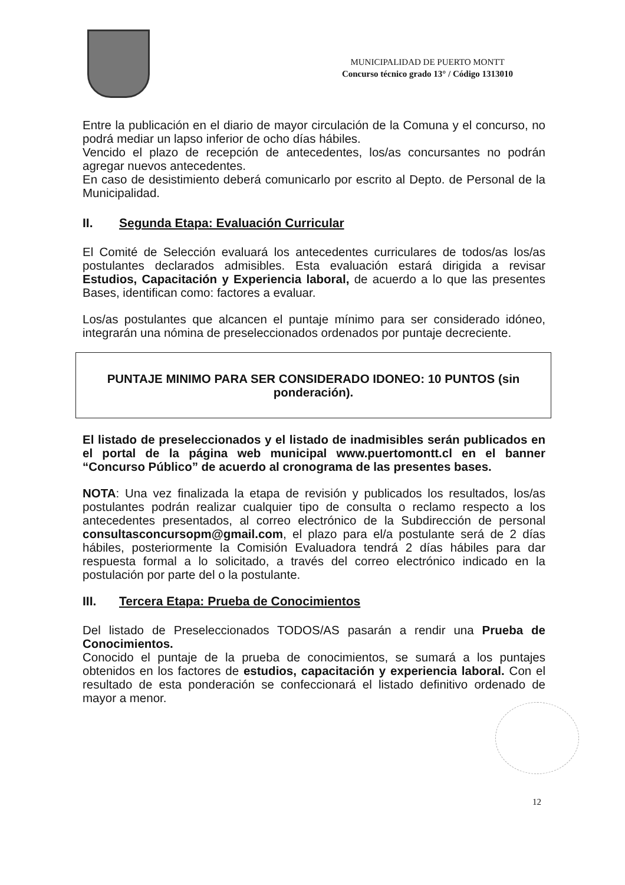MUNICIPALIDAD DE PUERTO MONTT
Concurso técnico grado 13° / Código 1313010
Entre la publicación en el diario de mayor circulación de la Comuna y el concurso, no podrá mediar un lapso inferior de ocho días hábiles.
Vencido el plazo de recepción de antecedentes, los/as concursantes no podrán agregar nuevos antecedentes.
En caso de desistimiento deberá comunicarlo por escrito al Depto. de Personal de la Municipalidad.
II. Segunda Etapa: Evaluación Curricular
El Comité de Selección evaluará los antecedentes curriculares de todos/as los/as postulantes declarados admisibles. Esta evaluación estará dirigida a revisar Estudios, Capacitación y Experiencia laboral, de acuerdo a lo que las presentes Bases, identifican como: factores a evaluar.
Los/as postulantes que alcancen el puntaje mínimo para ser considerado idóneo, integrarán una nómina de preseleccionados ordenados por puntaje decreciente.
PUNTAJE MINIMO PARA SER CONSIDERADO IDONEO: 10 PUNTOS (sin ponderación).
El listado de preseleccionados y el listado de inadmisibles serán publicados en el portal de la página web municipal www.puertomontt.cl en el banner “Concurso Público” de acuerdo al cronograma de las presentes bases.
NOTA: Una vez finalizada la etapa de revisión y publicados los resultados, los/as postulantes podrán realizar cualquier tipo de consulta o reclamo respecto a los antecedentes presentados, al correo electrónico de la Subdirección de personal consultasconcursopm@gmail.com, el plazo para el/a postulante será de 2 días hábiles, posteriormente la Comisión Evaluadora tendrá 2 días hábiles para dar respuesta formal a lo solicitado, a través del correo electrónico indicado en la postulación por parte del o la postulante.
III. Tercera Etapa: Prueba de Conocimientos
Del listado de Preseleccionados TODOS/AS pasarán a rendir una Prueba de Conocimientos.
Conocido el puntaje de la prueba de conocimientos, se sumará a los puntajes obtenidos en los factores de estudios, capacitación y experiencia laboral. Con el resultado de esta ponderación se confeccionará el listado definitivo ordenado de mayor a menor.
12